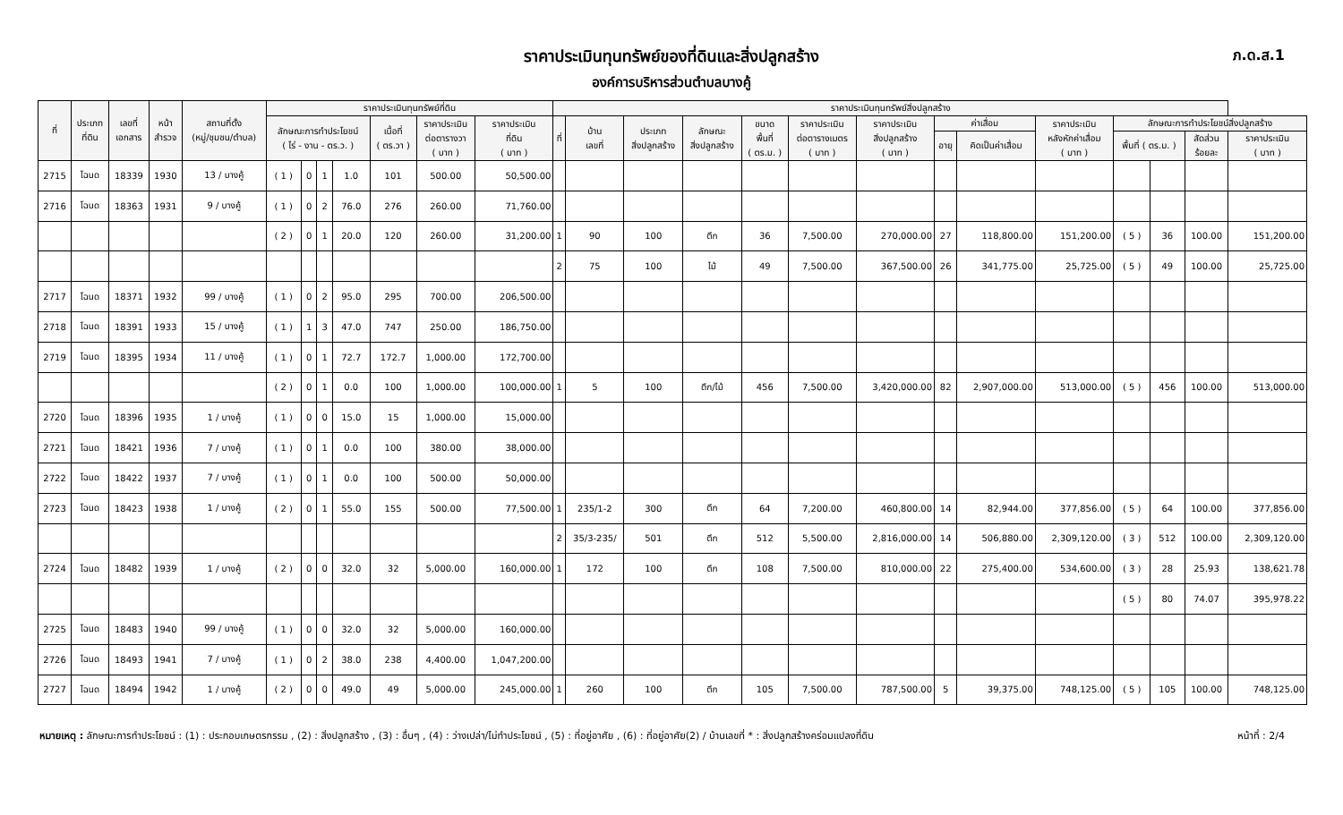ราคาประเมินทุนทรัพย์ของที่ดินและสิ่งปลูกสร้าง
องค์การบริหารส่วนตำบลบางคู้
ภ.ด.ส.1
| ที่ | ประเภท ที่ดิน | เลขที่ เอกสาร | หน้า สำรวจ | สถานที่ตั้ง (หมู่/ชุมชน/ตำบล) | ราคาประเมินทุนทรัพย์ที่ดิน | | | | | | | ราคาประเมินทุนทรัพย์สิ่งปลูกสร้าง | | | | | | | | | | | | | |
| --- | --- | --- | --- | --- | --- | --- | --- | --- | --- | --- | --- | --- | --- | --- | --- | --- | --- | --- | --- | --- | --- | --- | --- | --- | --- |
| | | | | | ลักษณะการทำประโยชน์ ( ไร่ - งาน - ตร.ว. ) | | | | เนื้อที่ ( ตร.วา ) | ราคาประเมิน ต่อตารางวา ( บาท ) | ราคาประเมิน ที่ดิน ( บาท ) | ที่ | บ้าน เลขที่ | ประเภท สิ่งปลูกสร้าง | ลักษณะ สิ่งปลูกสร้าง | ขนาด พื้นที่ ( ตร.ม. ) | ราคาประเมิน ต่อตารางเมตร ( บาท ) | ราคาประเมิน สิ่งปลูกสร้าง ( บาท ) | ค่าเสื่อม | | ราคาประเมิน หลังหักค่าเสื่อม ( บาท ) | ลักษณะการทำประโยชน์สิ่งปลูกสร้าง | | | |
| | | | | | | | | | | | | | | | | | | | อายุ | คิดเป็นค่าเสื่อม | | พื้นที่ ( ตร.ม. ) | | สัดส่วน ร้อยละ | ราคาประเมิน ( บาท ) |
| 2715 | โฉนด | 18339 | 1930 | 13 / บางคู้ | ( 1 ) | 0 | 1 | 1.0 | 101 | 500.00 | 50,500.00 | | | | | | | | | | | | | | |
| 2716 | โฉนด | 18363 | 1931 | 9 / บางคู้ | ( 1 ) | 0 | 2 | 76.0 | 276 | 260.00 | 71,760.00 | | | | | | | | | | | | | | |
| | | | | | ( 2 ) | 0 | 1 | 20.0 | 120 | 260.00 | 31,200.00 | 1 | 90 | 100 | ตึก | 36 | 7,500.00 | 270,000.00 | 27 | 118,800.00 | 151,200.00 | ( 5 ) | 36 | 100.00 | 151,200.00 |
| | | | | | | | | | | | | 2 | 75 | 100 | ไม้ | 49 | 7,500.00 | 367,500.00 | 26 | 341,775.00 | 25,725.00 | ( 5 ) | 49 | 100.00 | 25,725.00 |
| 2717 | โฉนด | 18371 | 1932 | 99 / บางคู้ | ( 1 ) | 0 | 2 | 95.0 | 295 | 700.00 | 206,500.00 | | | | | | | | | | | | | | |
| 2718 | โฉนด | 18391 | 1933 | 15 / บางคู้ | ( 1 ) | 1 | 3 | 47.0 | 747 | 250.00 | 186,750.00 | | | | | | | | | | | | | | |
| 2719 | โฉนด | 18395 | 1934 | 11 / บางคู้ | ( 1 ) | 0 | 1 | 72.7 | 172.7 | 1,000.00 | 172,700.00 | | | | | | | | | | | | | | |
| | | | | | ( 2 ) | 0 | 1 | 0.0 | 100 | 1,000.00 | 100,000.00 | 1 | 5 | 100 | ตึก/ไม้ | 456 | 7,500.00 | 3,420,000.00 | 82 | 2,907,000.00 | 513,000.00 | ( 5 ) | 456 | 100.00 | 513,000.00 |
| 2720 | โฉนด | 18396 | 1935 | 1 / บางคู้ | ( 1 ) | 0 | 0 | 15.0 | 15 | 1,000.00 | 15,000.00 | | | | | | | | | | | | | | |
| 2721 | โฉนด | 18421 | 1936 | 7 / บางคู้ | ( 1 ) | 0 | 1 | 0.0 | 100 | 380.00 | 38,000.00 | | | | | | | | | | | | | | |
| 2722 | โฉนด | 18422 | 1937 | 7 / บางคู้ | ( 1 ) | 0 | 1 | 0.0 | 100 | 500.00 | 50,000.00 | | | | | | | | | | | | | | |
| 2723 | โฉนด | 18423 | 1938 | 1 / บางคู้ | ( 2 ) | 0 | 1 | 55.0 | 155 | 500.00 | 77,500.00 | 1 | 235/1-2 | 300 | ตึก | 64 | 7,200.00 | 460,800.00 | 14 | 82,944.00 | 377,856.00 | ( 5 ) | 64 | 100.00 | 377,856.00 |
| | | | | | | | | | | | | 2 | 35/3-235/ | 501 | ตึก | 512 | 5,500.00 | 2,816,000.00 | 14 | 506,880.00 | 2,309,120.00 | ( 3 ) | 512 | 100.00 | 2,309,120.00 |
| 2724 | โฉนด | 18482 | 1939 | 1 / บางคู้ | ( 2 ) | 0 | 0 | 32.0 | 32 | 5,000.00 | 160,000.00 | 1 | 172 | 100 | ตึก | 108 | 7,500.00 | 810,000.00 | 22 | 275,400.00 | 534,600.00 | ( 3 ) | 28 | 25.93 | 138,621.78 |
| | | | | | | | | | | | | | | | | | | | | | | ( 5 ) | 80 | 74.07 | 395,978.22 |
| 2725 | โฉนด | 18483 | 1940 | 99 / บางคู้ | ( 1 ) | 0 | 0 | 32.0 | 32 | 5,000.00 | 160,000.00 | | | | | | | | | | | | | | |
| 2726 | โฉนด | 18493 | 1941 | 7 / บางคู้ | ( 1 ) | 0 | 2 | 38.0 | 238 | 4,400.00 | 1,047,200.00 | | | | | | | | | | | | | | |
| 2727 | โฉนด | 18494 | 1942 | 1 / บางคู้ | ( 2 ) | 0 | 0 | 49.0 | 49 | 5,000.00 | 245,000.00 | 1 | 260 | 100 | ตึก | 105 | 7,500.00 | 787,500.00 | 5 | 39,375.00 | 748,125.00 | ( 5 ) | 105 | 100.00 | 748,125.00 |
หมายเหตุ : ลักษณะการทำประโยชน์ : (1) : ประกอบเกษตรกรรม , (2) : สิ่งปลูกสร้าง , (3) : อื่นๆ , (4) : ว่างเปล่า/ไม่ทำประโยชน์ , (5) : ที่อยู่อาศัย , (6) : ที่อยู่อาศัย(2) / บ้านเลขที่ * : สิ่งปลูกสร้างคร่อมแปลงที่ดิน
หน้าที่ : 2/4